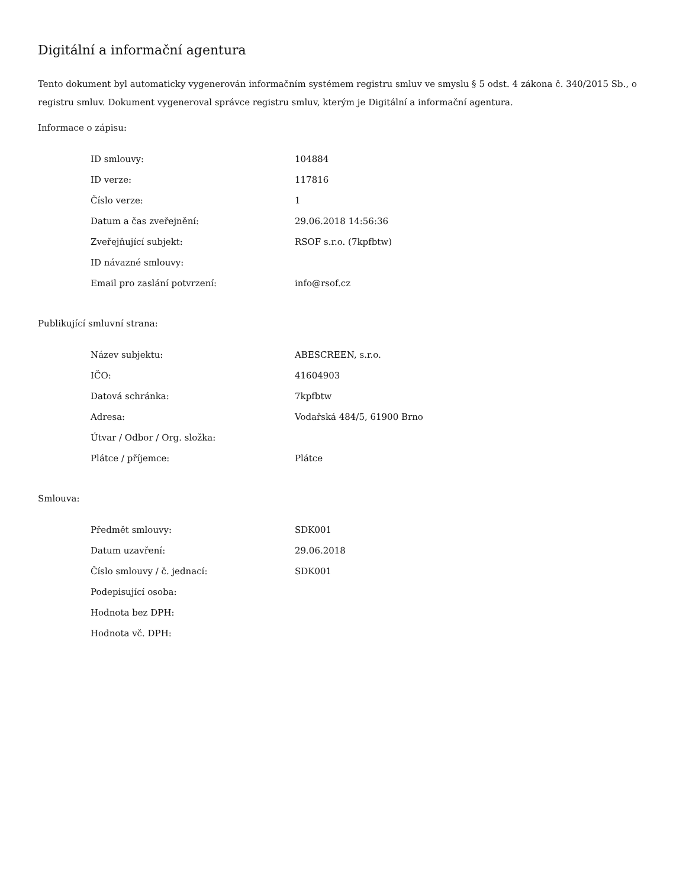Digitální a informační agentura
Tento dokument byl automaticky vygenerován informačním systémem registru smluv ve smyslu § 5 odst. 4 zákona č. 340/2015 Sb., o registru smluv. Dokument vygeneroval správce registru smluv, kterým je Digitální a informační agentura.
Informace o zápisu:
| ID smlouvy: | 104884 |
| ID verze: | 117816 |
| Číslo verze: | 1 |
| Datum a čas zveřejnění: | 29.06.2018 14:56:36 |
| Zveřejňující subjekt: | RSOF s.r.o. (7kpfbtw) |
| ID návazné smlouvy: | |
| Email pro zaslání potvrzení: | info@rsof.cz |
Publikující smluvní strana:
| Název subjektu: | ABESCREEN, s.r.o. |
| IČO: | 41604903 |
| Datová schránka: | 7kpfbtw |
| Adresa: | Vodařská 484/5, 61900 Brno |
| Útvar / Odbor / Org. složka: | |
| Plátce / příjemce: | Plátce |
Smlouva:
| Předmět smlouvy: | SDK001 |
| Datum uzavření: | 29.06.2018 |
| Číslo smlouvy / č. jednací: | SDK001 |
| Podepisující osoba: | |
| Hodnota bez DPH: | |
| Hodnota vč. DPH: | |